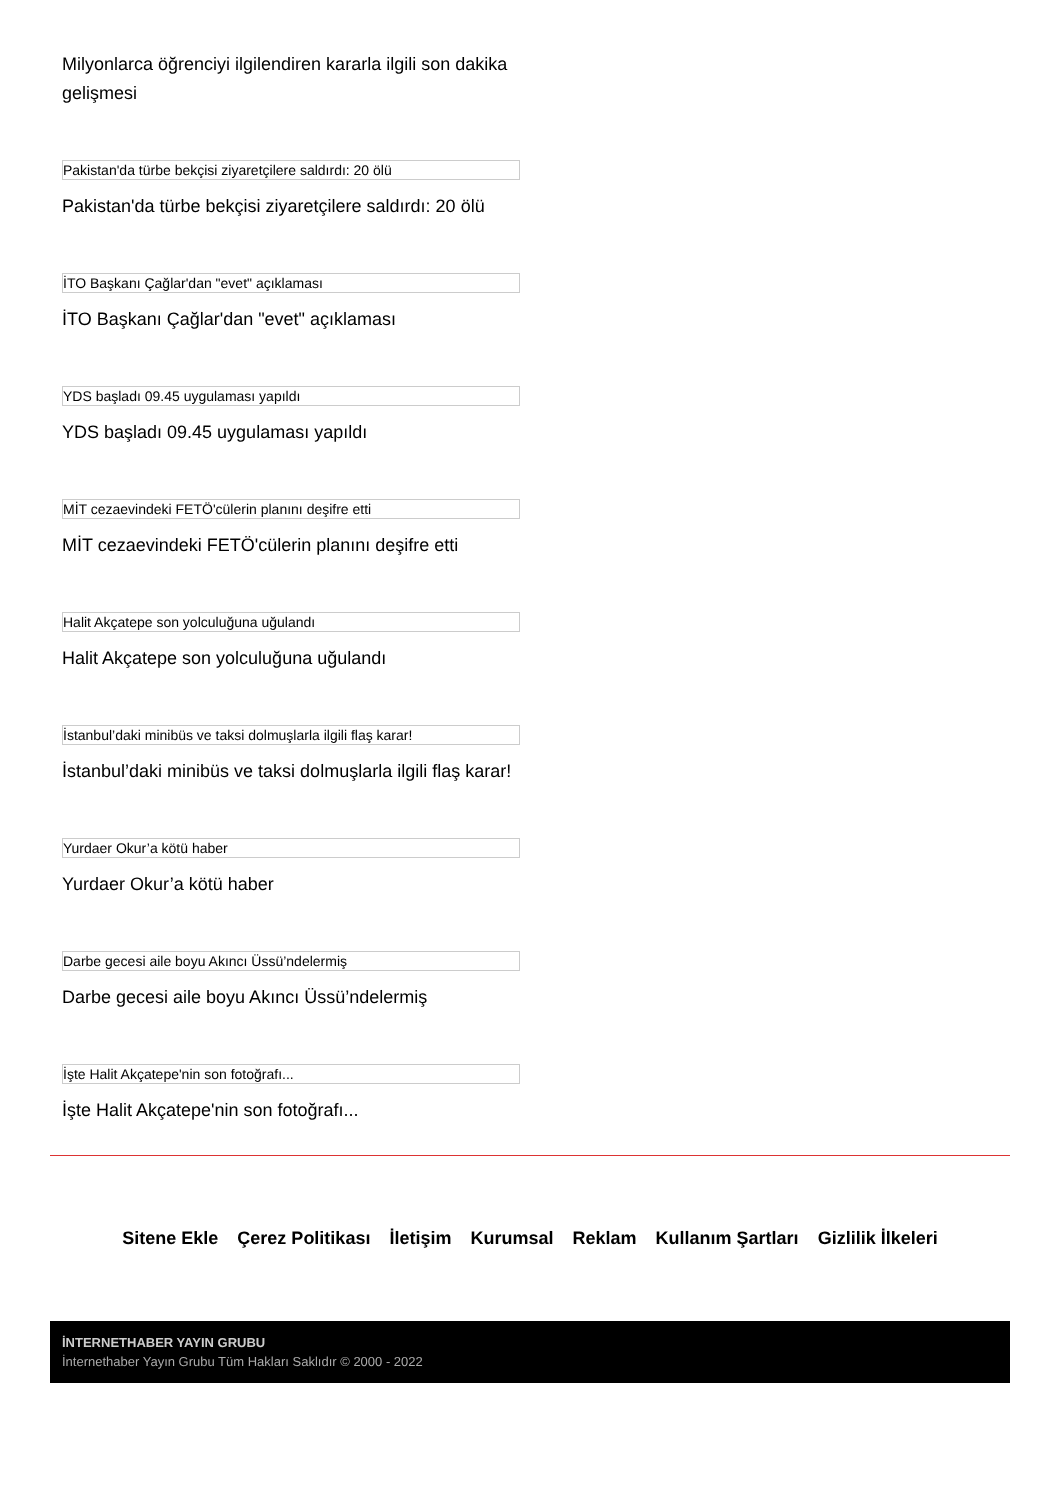Milyonlarca öğrenciyi ilgilendiren kararla ilgili son dakika gelişmesi
Pakistan'da türbe bekçisi ziyaretçilere saldırdı: 20 ölü
Pakistan'da türbe bekçisi ziyaretçilere saldırdı: 20 ölü
İTO Başkanı Çağlar'dan "evet" açıklaması
İTO Başkanı Çağlar'dan "evet" açıklaması
YDS başladı 09.45 uygulaması yapıldı
YDS başladı 09.45 uygulaması yapıldı
MİT cezaevindeki FETÖ'cülerin planını deşifre etti
MİT cezaevindeki FETÖ'cülerin planını deşifre etti
Halit Akçatepe son yolculuğuna uğulandı
Halit Akçatepe son yolculuğuna uğulandı
İstanbul’daki minibüs ve taksi dolmuşlarla ilgili flaş karar!
İstanbul’daki minibüs ve taksi dolmuşlarla ilgili flaş karar!
Yurdaer Okur’a kötü haber
Yurdaer Okur’a kötü haber
Darbe gecesi aile boyu Akıncı Üssü’ndelermiş
Darbe gecesi aile boyu Akıncı Üssü’ndelermiş
İşte Halit Akçatepe'nin son fotoğrafı...
İşte Halit Akçatepe'nin son fotoğrafı...
Sitene Ekle Çerez Politikası İletişim Kurumsal Reklam Kullanım Şartları Gizlilik İlkeleri
İNTERNETHABER YAYIN GRUBU
İnternethaber Yayın Grubu Tüm Hakları Saklıdır © 2000 - 2022